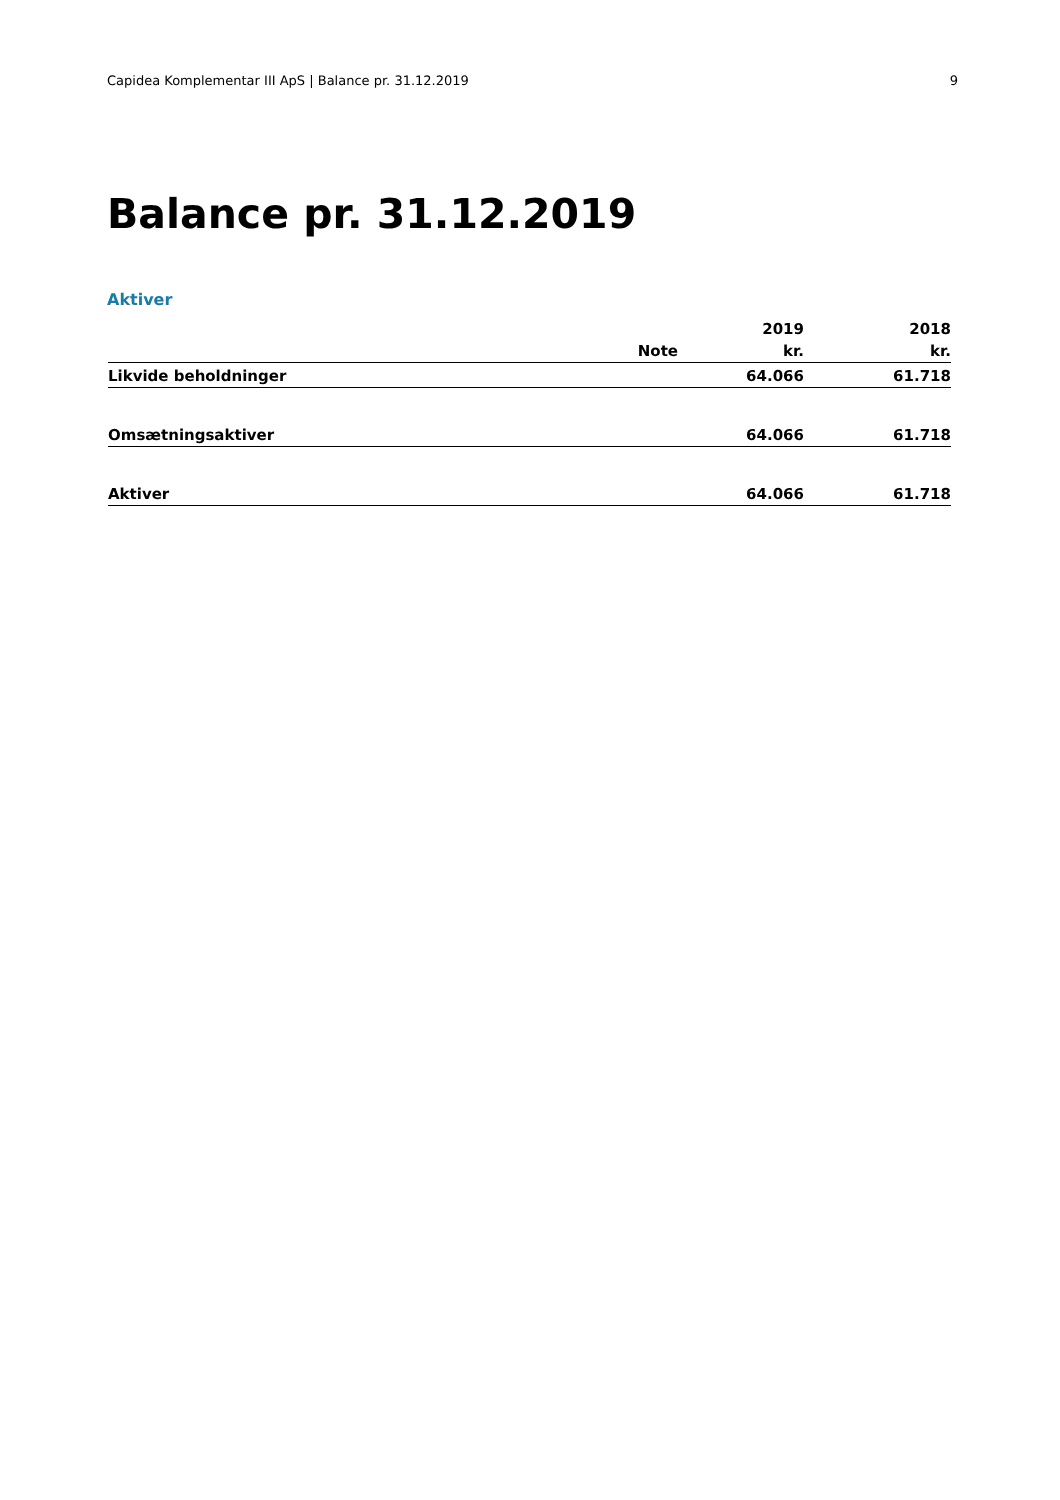Capidea Komplementar III ApS | Balance pr. 31.12.2019 9
Balance pr. 31.12.2019
Aktiver
| | | 2019 | 2018 |
| | Note | kr. | kr. |
| Likvide beholdninger | | 64.066 | 61.718 |
| Omsætningsaktiver | | 64.066 | 61.718 |
| Aktiver | | 64.066 | 61.718 |